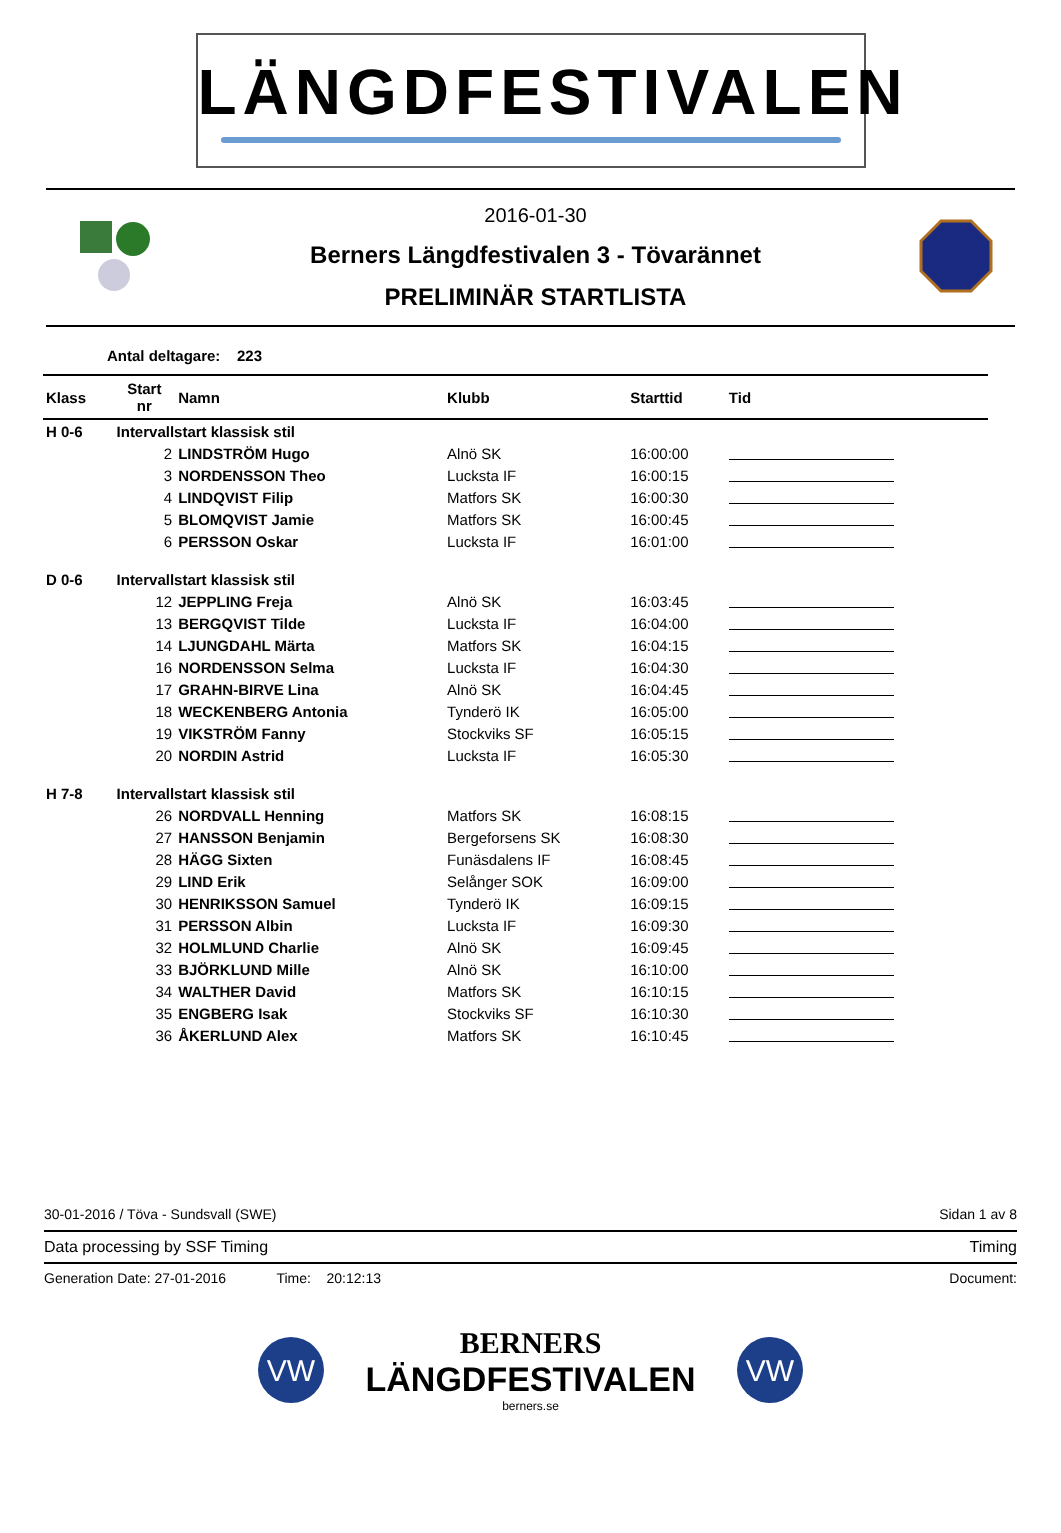LÄNGDFESTIVALEN
2016-01-30
Berners Längdfestivalen 3 - Tövarännet
PRELIMINÄR STARTLISTA
Antal deltagare: 223
| Klass | Start nr | Namn | Klubb | Starttid | Tid |
| --- | --- | --- | --- | --- | --- |
| H 0-6 | Intervallstart klassisk stil | | | | |
| | 2 | LINDSTRÖM Hugo | Alnö SK | 16:00:00 | |
| | 3 | NORDENSSON Theo | Lucksta IF | 16:00:15 | |
| | 4 | LINDQVIST Filip | Matfors SK | 16:00:30 | |
| | 5 | BLOMQVIST Jamie | Matfors SK | 16:00:45 | |
| | 6 | PERSSON Oskar | Lucksta IF | 16:01:00 | |
| D 0-6 | Intervallstart klassisk stil | | | | |
| | 12 | JEPPLING Freja | Alnö SK | 16:03:45 | |
| | 13 | BERGQVIST Tilde | Lucksta IF | 16:04:00 | |
| | 14 | LJUNGDAHL Märta | Matfors SK | 16:04:15 | |
| | 16 | NORDENSSON Selma | Lucksta IF | 16:04:30 | |
| | 17 | GRAHN-BIRVE Lina | Alnö SK | 16:04:45 | |
| | 18 | WECKENBERG Antonia | Tynderö IK | 16:05:00 | |
| | 19 | VIKSTRÖM Fanny | Stockviks SF | 16:05:15 | |
| | 20 | NORDIN Astrid | Lucksta IF | 16:05:30 | |
| H 7-8 | Intervallstart klassisk stil | | | | |
| | 26 | NORDVALL Henning | Matfors SK | 16:08:15 | |
| | 27 | HANSSON Benjamin | Bergeforsens SK | 16:08:30 | |
| | 28 | HÄGG Sixten | Funäsdalens IF | 16:08:45 | |
| | 29 | LIND Erik | Selånger SOK | 16:09:00 | |
| | 30 | HENRIKSSON Samuel | Tynderö IK | 16:09:15 | |
| | 31 | PERSSON Albin | Lucksta IF | 16:09:30 | |
| | 32 | HOLMLUND Charlie | Alnö SK | 16:09:45 | |
| | 33 | BJÖRKLUND Mille | Alnö SK | 16:10:00 | |
| | 34 | WALTHER David | Matfors SK | 16:10:15 | |
| | 35 | ENGBERG Isak | Stockviks SF | 16:10:30 | |
| | 36 | ÅKERLUND Alex | Matfors SK | 16:10:45 | |
30-01-2016 / Töva - Sundsvall (SWE) Sidan 1 av 8
Data processing by SSF Timing Timing
Generation Date: 27-01-2016 Time: 20:12:13 Document:
VW
BERNERS
LÄNGDFESTIVALEN
berners.se
VW